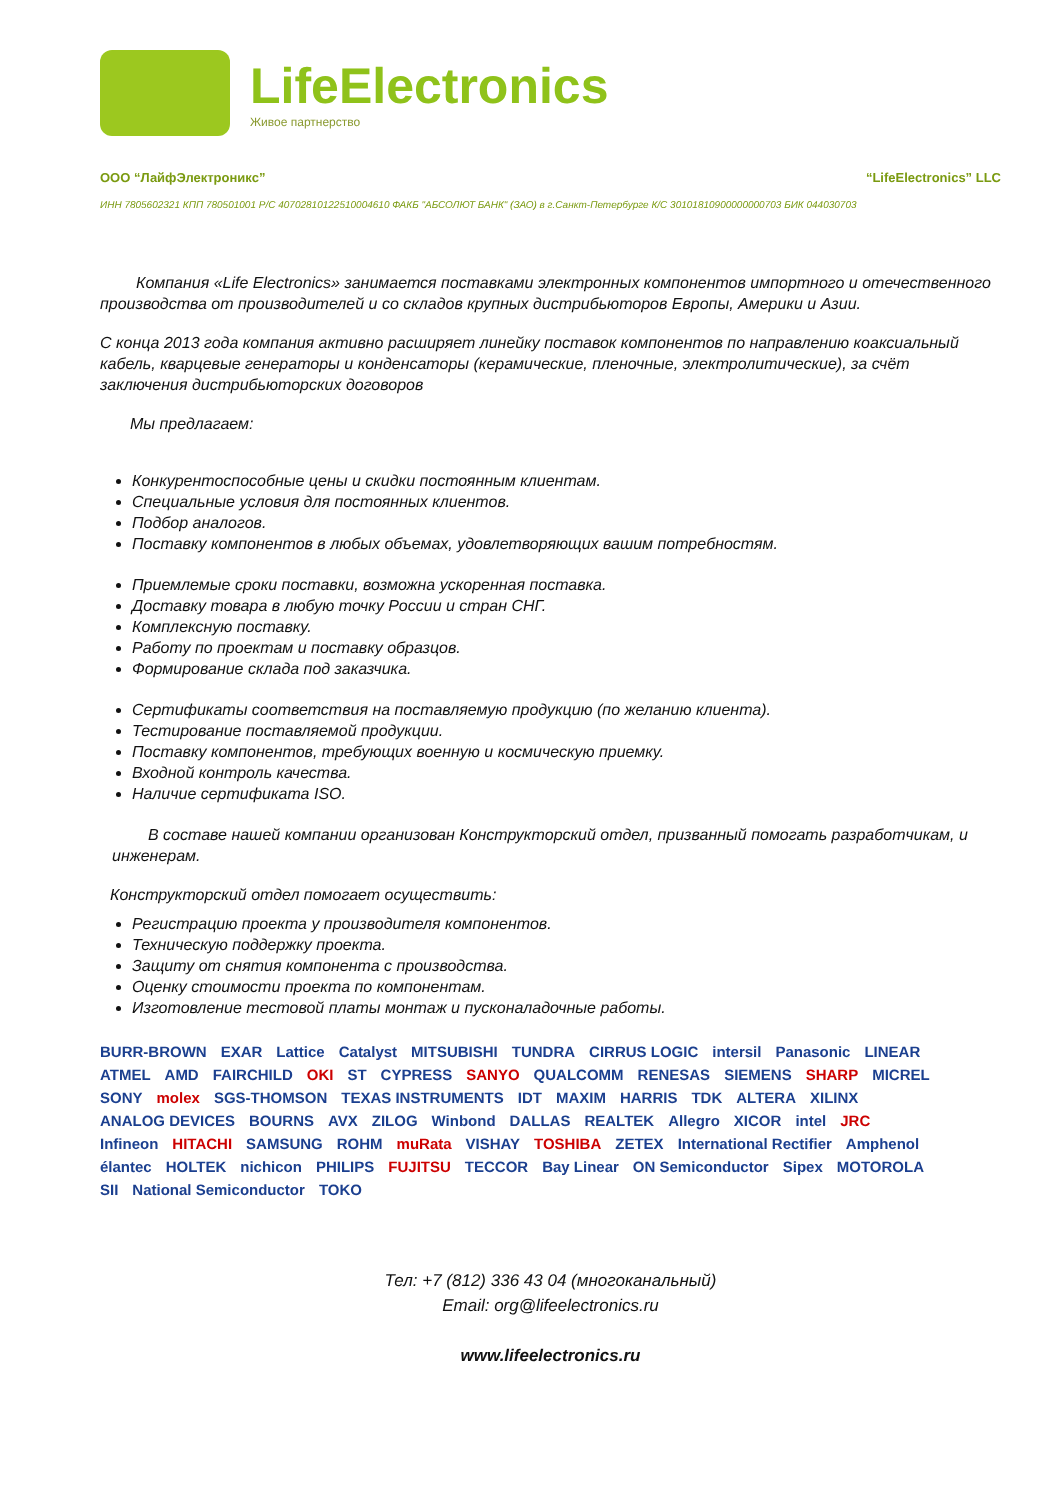LifeElectronics
Живое партнерство
ООО “ЛайфЭлектроникс” “LifeElectronics” LLC
ИНН 7805602321 КПП 780501001 Р/С 40702810122510004610 ФАКБ "АБСОЛЮТ БАНК" (ЗАО) в г.Санкт-Петербурге К/С 30101810900000000703 БИК 044030703
Компания «Life Electronics» занимается поставками электронных компонентов импортного и отечественного производства от производителей и со складов крупных дистрибьюторов Европы, Америки и Азии.
С конца 2013 года компания активно расширяет линейку поставок компонентов по направлению коаксиальный кабель, кварцевые генераторы и конденсаторы (керамические, пленочные, электролитические), за счёт заключения дистрибьюторских договоров
Мы предлагаем:
Конкурентоспособные цены и скидки постоянным клиентам.
Специальные условия для постоянных клиентов.
Подбор аналогов.
Поставку компонентов в любых объемах, удовлетворяющих вашим потребностям.
Приемлемые сроки поставки, возможна ускоренная поставка.
Доставку товара в любую точку России и стран СНГ.
Комплексную поставку.
Работу по проектам и поставку образцов.
Формирование склада под заказчика.
Сертификаты соответствия на поставляемую продукцию (по желанию клиента).
Тестирование поставляемой продукции.
Поставку компонентов, требующих военную и космическую приемку.
Входной контроль качества.
Наличие сертификата ISO.
В составе нашей компании организован Конструкторский отдел, призванный помогать разработчикам, и инженерам.
Конструкторский отдел помогает осуществить:
Регистрацию проекта у производителя компонентов.
Техническую поддержку проекта.
Защиту от снятия компонента с производства.
Оценку стоимости проекта по компонентам.
Изготовление тестовой платы монтаж и пусконаладочные работы.
BURR-BROWN EXAR Lattice Catalyst MITSUBISHI TUNDRA CIRRUS LOGIC intersil Panasonic LINEAR ATMEL AMD FAIRCHILD OKI ST CYPRESS SANYO QUALCOMM RENESAS SIEMENS SHARP MICREL SONY molex SGS-THOMSON TEXAS INSTRUMENTS IDT MAXIM HARRIS TDK ALTERA XILINX ANALOG DEVICES BOURNS AVX ZILOG Winbond DALLAS REALTEK Allegro XICOR intel JRC Infineon HITACHI SAMSUNG ROHM muRata VISHAY TOSHIBA ZETEX International Rectifier Amphenol élantec HOLTEK nichicon PHILIPS FUJITSU TECCOR Bay Linear ON Semiconductor Sipex MOTOROLA SII National Semiconductor TOKO
Тел: +7 (812) 336 43 04 (многоканальный)
Email: org@lifeelectronics.ru
www.lifeelectronics.ru